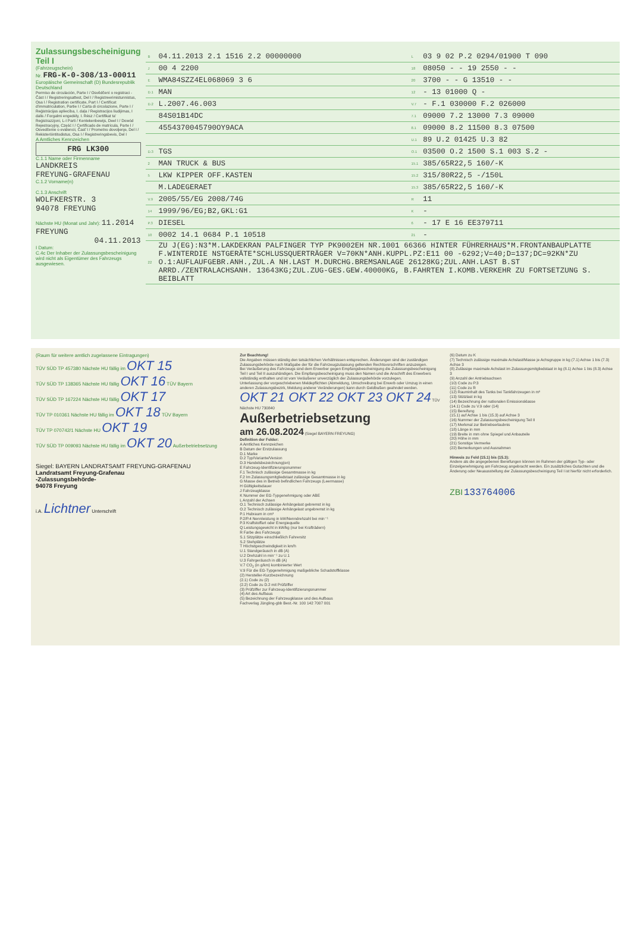Zulassungsbescheinigung Teil I
(Fahrzeugschein)
Nr. FRG-K-0-308/13-00011
Europäische Gemeinschaft (D) Bundesrepublik Deutschland
Permiso de circulación, Parte I / Osvědčení o registraci - Část I / Registreringsattest, Del I / Registreerimistunnistus, Osa I / Registration certificate, Part I / Certificat d'immatriculation, Partie I / Carta di circolazione, Parte I / Reģistrācijas apliecība, I. daļa / Registracijos liudijimas, I dalis / Forgalmi engedély, I. Rész / Certifikat ta' Reġistrazzjoni, L-I Parti / Kentekenbewijs, Deel I / Dowód Rejestracyjny, Część I / Certificado de matrícula, Parte I / Osvedčenie o evidencii, Časť I / Prometno dovoljenje, Del I / Rekisteröintitodistus, Osa I / Registreringsbevis, Del I
A Amtliches Kennzeichen
FRG LK300
C.1.1 Name oder Firmenname
LANDKREIS
FREYUNG-GRAFENAU
C.1.2 Vorname(n)
C.1.3 Anschrift
WOLFKERSTR. 3
94078 FREYUNG
Nächste HU (Monat und Jahr): 11.2014 FREYUNG
04.11.2013
I Datum:
C.4c Der Inhaber der Zulassungsbescheinigung wird nicht als Eigentümer des Fahrzeugs ausgewiesen.
| B | 04.11.2013 2.1 1516 2.2 00000000 | L | 03 9 02 P.2 0294/01900 T 090 |
| J | 00 4 2200 | 18 | 08050 - - 19 2550 - - |
| E | WMA84SZZ4EL068069 3 6 | 20 | 3700 - - G 13510 - - |
| D.1 | MAN | 12 | - 13 01000 Q - |
| D.2 | L.2007.46.003 | V.7 | - F.1 030000 F.2 026000 |
| | 84S01B14DC | 7.1 | 09000 7.2 13000 7.3 09000 |
| | 4554370045790OY9ACA | 8.1 | 09000 8.2 11500 8.3 07500 |
| | | U.1 | 89 U.2 01425 U.3 82 |
| D.3 | TGS | O.1 | 03500 O.2 1500 S.1 003 S.2 - |
| 2 | MAN TRUCK & BUS | 15.1 | 385/65R22,5 160/-K |
| 5 | LKW KIPPER OFF.KASTEN | 15.2 | 315/80R22,5 -/150L |
| | M.LADEGERAET | 15.3 | 385/65R22,5 160/-K |
| V.9 | 2005/55/EG 2008/74G | R | 11 |
| 14 | 1999/96/EG;B2,GKL:G1 | K | - |
| P.3 | DIESEL | 6 | - 17 E 16 EE379711 |
| 10 | 0002 14.1 0684 P.1 10518 | 21 | - |
| 22 | ZU J(EG):N3*M.LAKDEKRAN PALFINGER TYP PK9002EH NR.1001 66366 HINTER FÜHRERHAUS*M.FRONTANBAUPLATTE F.WINTERDIE NSTGERÄTE*SCHLUSSQUERTRÄGER V=70KN*ANH.KUPPL.PZ:E11 00 -6292;V=40;D=137;DC=92KN*ZU O.1:AUFLAUFGEBR.ANH.,ZUL.A NH.LAST M.DURCHG.BREMSANLAGE 26128KG;ZUL.ANH.LAST B.ST ARRD./ZENTRALACHSANH. 13643KG;ZUL.ZUG-GES.GEW.40000KG, B.FAHRTEN I.KOMB.VERKEHR ZU FORTSETZUNG S. BEIBLATT | | |
(Raum für weitere amtlich zugelassene Eintragungen)
TÜV SÜD TP 457380 Nächste HU fällig im OKT 15
TÜV SÜD TP 138365 Nächste HU fällig OKT 16 TÜV Bayern
TÜV SÜD TP 167224 Nächste HU fällig OKT 17
TÜV TP 010361 Nächste HU fällig im OKT 18 TÜV Bayern
TÜV TP 070742/1 Nächste HU OKT 19
TÜV SÜD TP 009093 Nächste HU fällig im OKT 20 Außerbetriebsetzung
Siegel: BAYERN LANDRATSAMT FREYUNG-GRAFENAU
Landratsamt Freyung-Grafenau
-Zulassungsbehörde-
94078 Freyung
i.A. Lichtner Unterschrift
Zur Beachtung!
Die Angaben müssen ständig den tatsächlichen Verhältnissen entsprechen. Änderungen sind der zuständigen Zulassungsbehörde nach Maßgabe der für die Fahrzeugzulassung geltenden Rechtsvorschriften anzuzeigen.
Bei Veräußerung des Fahrzeugs sind dem Erwerber gegen Empfangsbescheinigung die Zulassungsbescheinigung Teil I und Teil II auszuhändigen. Die Empfangsbescheinigung muss den Namen und die Anschrift des Erwerbers vollständig enthalten und ist vom Veräußerer unverzüglich der Zulassungsbehörde vorzulegen.
Unterlassung der vorgeschriebenen Meldepflichten (Abmeldung, Umschreibung bei Erwerb oder Umzug in einen anderen Zulassungsbezirk, Meldung anderer Veränderungen) kann durch Geldbußen geahndet werden.
OKT 21 OKT 22 OKT 23 OKT 24 TÜV Nächste HU 730840
Außerbetriebsetzung
am 26.08.2024 (Siegel BAYERN FREYUNG)
Definition der Felder:
A Amtliches Kennzeichen
B Datum der Erstzulassung
D.1 Marke
D.2 Typ/Variante/Version
D.3 Handelsbezeichnung(en)
E Fahrzeug-Identifizierungsnummer
F.1 Technisch zulässige Gesamtmasse in kg
F.2 Im Zulassungsmitgliedstaat zulässige Gesamtmasse in kg
G Masse des in Betrieb befindlichen Fahrzeugs (Leermasse)
H Gültigkeitsdauer
J Fahrzeugklasse
K Nummer der EG-Typgenehmigung oder ABE
L Anzahl der Achsen
O.1 Technisch zulässige Anhängelast gebremst in kg
O.2 Technisch zulässige Anhängelast ungebremst in kg
P.1 Hubraum in cm³
P.2/P.4 Nennleistung in kW/Nenndrehzahl bei min⁻¹
P.3 Kraftstoffart oder Energiequelle
Q Leistungsgewicht in kW/kg (nur bei Krafträdern)
R Farbe des Fahrzeugs
S.1 Sitzplätze einschließlich Fahrersitz
S.2 Stehplätze
T Höchstgeschwindigkeit in km/h
U.1 Standgeräusch in dB (A)
U.2 Drehzahl in min⁻¹ zu U.1
U.3 Fahrgeräusch in dB (A)
V.7 CO<sub>2</sub> (in g/km) kombinierter Wert
V.9 Für die EG-Typgenehmigung maßgebliche Schadstoffklasse
(2) Hersteller-Kurzbezeichnung
(2.1) Code zu (2)
(2.2) Code zu D.2 mit Prüfziffer
(3) Prüfziffer zur Fahrzeug-Identifizierungsnummer
(4) Art des Aufbaus
(5) Bezeichnung der Fahrzeugklasse und des Aufbaus
Fachverlag Jüngling-gbb Best.-Nr. 100 142 7007 001
(6) Datum zu K
(7) Technisch zulässige maximale Achslast/Masse je Achsgruppe in kg (7.1) Achse 1 bis (7.3) Achse 3
(8) Zulässige maximale Achslast im Zulassungsmitgliedstaat in kg (8.1) Achse 1 bis (8.3) Achse 3
(9) Anzahl der Antriebsachsen
(10) Code zu P.3
(11) Code zu R
(12) Rauminhalt des Tanks bei Tankfahrzeugen in m³
(13) Stützlast in kg
(14) Bezeichnung der nationalen Emissionsklasse
(14.1) Code zu V.9 oder (14)
(15) Bereifung
(15.1) auf Achse 1 bis (15.3) auf Achse 3
(16) Nummer der Zulassungsbescheinigung Teil II
(17) Merkmal zur Betriebserlaubnis
(18) Länge in mm
(19) Breite in mm ohne Spiegel und Anbauteile
(20) Höhe in mm
(21) Sonstige Vermerke
(22) Bemerkungen und Ausnahmen
Hinweis zu Feld (15.1) bis (15.3):
Andere als die angegebenen Bereifungen können im Rahmen der gültigen Typ- oder Einzelgenehmigung am Fahrzeug angebracht werden. Ein zusätzliches Gutachten und die Änderung oder Neuausstellung der Zulassungsbescheinigung Teil I ist hierfür nicht erforderlich.
ZBI 133764006